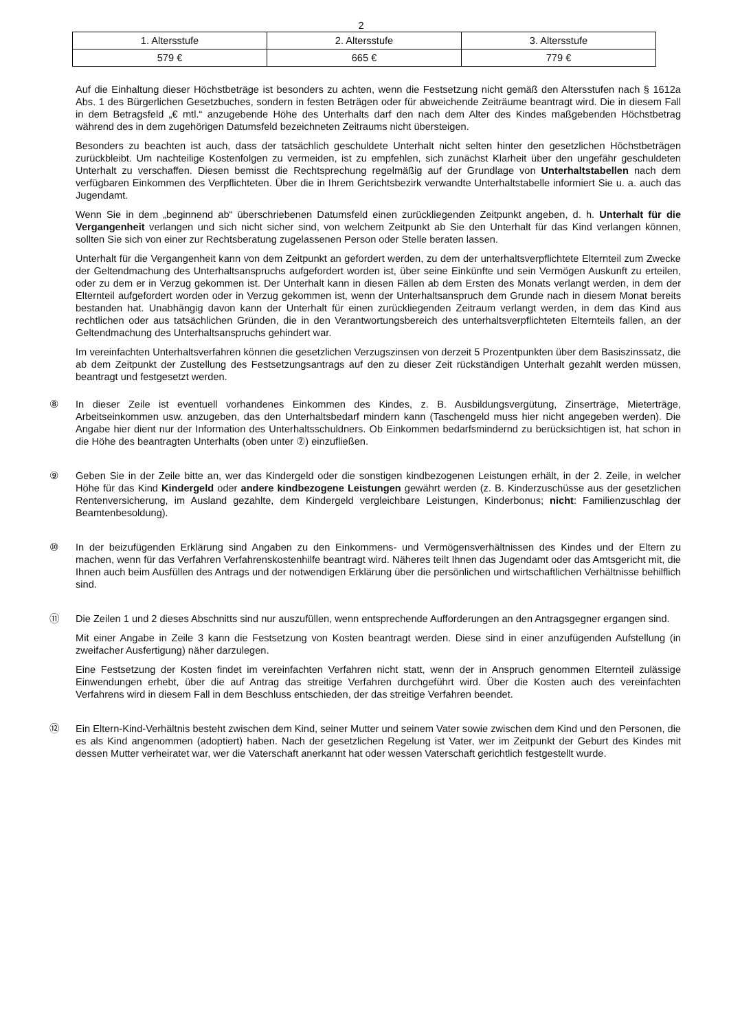2
| 1. Altersstufe | 2. Altersstufe | 3. Altersstufe |
| --- | --- | --- |
| 579 € | 665 € | 779 € |
Auf die Einhaltung dieser Höchstbeträge ist besonders zu achten, wenn die Festsetzung nicht gemäß den Altersstufen nach § 1612a Abs. 1 des Bürgerlichen Gesetzbuches, sondern in festen Beträgen oder für abweichende Zeiträume beantragt wird. Die in diesem Fall in dem Betragsfeld „€ mtl.“ anzugebende Höhe des Unterhalts darf den nach dem Alter des Kindes maßgebenden Höchstbetrag während des in dem zugehörigen Datumsfeld bezeichneten Zeitraums nicht übersteigen.
Besonders zu beachten ist auch, dass der tatsächlich geschuldete Unterhalt nicht selten hinter den gesetzlichen Höchstbeträgen zurückbleibt. Um nachteilige Kostenfolgen zu vermeiden, ist zu empfehlen, sich zunächst Klarheit über den ungefähr geschuldeten Unterhalt zu verschaffen. Diesen bemisst die Rechtsprechung regelmäßig auf der Grundlage von Unterhaltstabellen nach dem verfügbaren Einkommen des Verpflichteten. Über die in Ihrem Gerichtsbezirk verwandte Unterhaltstabelle informiert Sie u. a. auch das Jugendamt.
Wenn Sie in dem „beginnend ab“ überschriebenen Datumsfeld einen zurückliegenden Zeitpunkt angeben, d. h. Unterhalt für die Vergangenheit verlangen und sich nicht sicher sind, von welchem Zeitpunkt ab Sie den Unterhalt für das Kind verlangen können, sollten Sie sich von einer zur Rechtsberatung zugelassenen Person oder Stelle beraten lassen.
Unterhalt für die Vergangenheit kann von dem Zeitpunkt an gefordert werden, zu dem der unterhaltsverpflichtete Elternteil zum Zwecke der Geltendmachung des Unterhaltsanspruchs aufgefordert worden ist, über seine Einkünfte und sein Vermögen Auskunft zu erteilen, oder zu dem er in Verzug gekommen ist. Der Unterhalt kann in diesen Fällen ab dem Ersten des Monats verlangt werden, in dem der Elternteil aufgefordert worden oder in Verzug gekommen ist, wenn der Unterhaltsanspruch dem Grunde nach in diesem Monat bereits bestanden hat. Unabhängig davon kann der Unterhalt für einen zurückliegenden Zeitraum verlangt werden, in dem das Kind aus rechtlichen oder aus tatsächlichen Gründen, die in den Verantwortungsbereich des unterhaltsverpflichteten Elternteils fallen, an der Geltendmachung des Unterhaltsanspruchs gehindert war.
Im vereinfachten Unterhaltsverfahren können die gesetzlichen Verzugszinsen von derzeit 5 Prozentpunkten über dem Basiszinssatz, die ab dem Zeitpunkt der Zustellung des Festsetzungsantrags auf den zu dieser Zeit rückständigen Unterhalt gezahlt werden müssen, beantragt und festgesetzt werden.
⑧ In dieser Zeile ist eventuell vorhandenes Einkommen des Kindes, z. B. Ausbildungsvergütung, Zinserträge, Mieterträge, Arbeitseinkommen usw. anzugeben, das den Unterhaltsbedarf mindern kann (Taschengeld muss hier nicht angegeben werden). Die Angabe hier dient nur der Information des Unterhaltsschuldners. Ob Einkommen bedarfsmindernd zu berücksichtigen ist, hat schon in die Höhe des beantragten Unterhalts (oben unter ⑦) einzufließen.
⑨ Geben Sie in der Zeile bitte an, wer das Kindergeld oder die sonstigen kindbezogenen Leistungen erhält, in der 2. Zeile, in welcher Höhe für das Kind Kindergeld oder andere kindbezogene Leistungen gewährt werden (z. B. Kinderzuschüsse aus der gesetzlichen Rentenversicherung, im Ausland gezahlte, dem Kindergeld vergleichbare Leistungen, Kinderbonus; nicht: Familienzuschlag der Beamtenbesoldung).
⑩ In der beizufügenden Erklärung sind Angaben zu den Einkommens- und Vermögensverhältnissen des Kindes und der Eltern zu machen, wenn für das Verfahren Verfahrenskostenhilfe beantragt wird. Näheres teilt Ihnen das Jugendamt oder das Amtsgericht mit, die Ihnen auch beim Ausfüllen des Antrags und der notwendigen Erklärung über die persönlichen und wirtschaftlichen Verhältnisse behilflich sind.
⑪ Die Zeilen 1 und 2 dieses Abschnitts sind nur auszufüllen, wenn entsprechende Aufforderungen an den Antragsgegner ergangen sind.
Mit einer Angabe in Zeile 3 kann die Festsetzung von Kosten beantragt werden. Diese sind in einer anzufügenden Aufstellung (in zweifacher Ausfertigung) näher darzulegen.
Eine Festsetzung der Kosten findet im vereinfachten Verfahren nicht statt, wenn der in Anspruch genommen Elternteil zulässige Einwendungen erhebt, über die auf Antrag das streitige Verfahren durchgeführt wird. Über die Kosten auch des vereinfachten Verfahrens wird in diesem Fall in dem Beschluss entschieden, der das streitige Verfahren beendet.
⑫ Ein Eltern-Kind-Verhältnis besteht zwischen dem Kind, seiner Mutter und seinem Vater sowie zwischen dem Kind und den Personen, die es als Kind angenommen (adoptiert) haben. Nach der gesetzlichen Regelung ist Vater, wer im Zeitpunkt der Geburt des Kindes mit dessen Mutter verheiratet war, wer die Vaterschaft anerkannt hat oder wessen Vaterschaft gerichtlich festgestellt wurde.